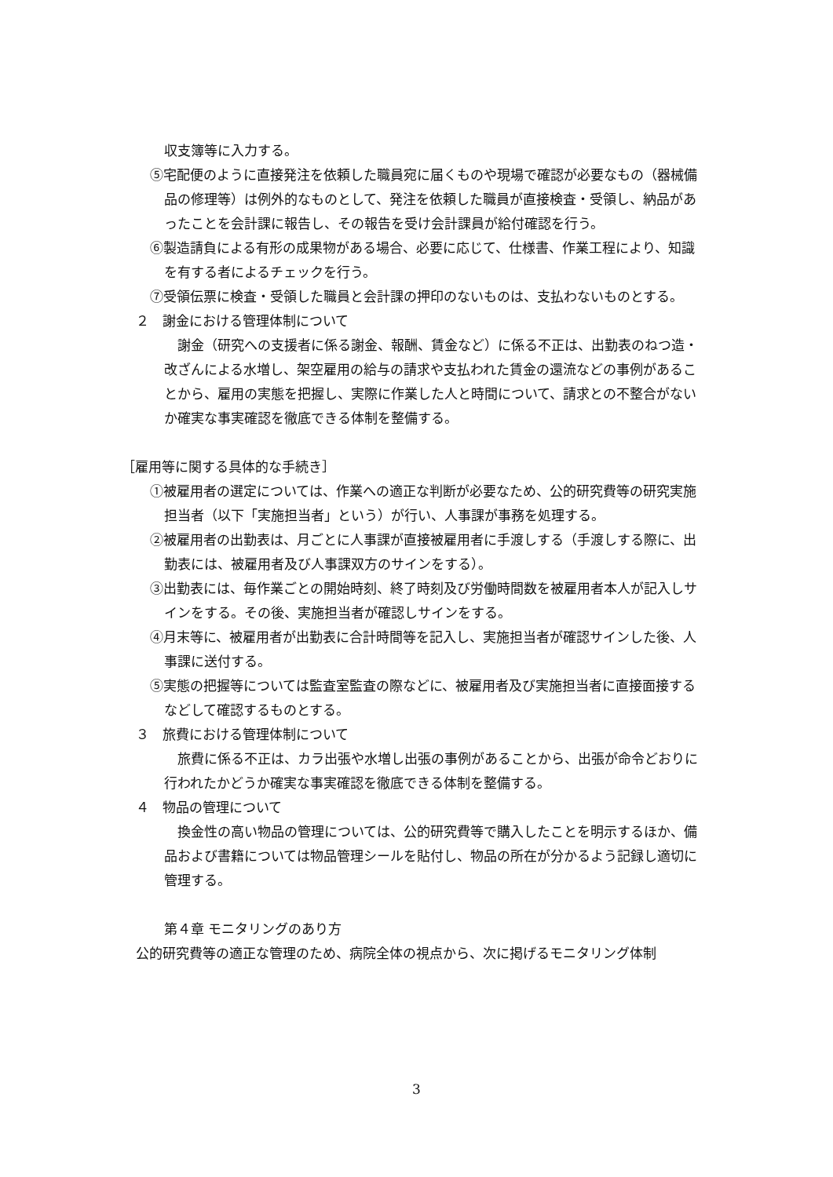収支簿等に入力する。
⑤宅配便のように直接発注を依頼した職員宛に届くものや現場で確認が必要なもの（器械備品の修理等）は例外的なものとして、発注を依頼した職員が直接検査・受領し、納品があったことを会計課に報告し、その報告を受け会計課員が給付確認を行う。
⑥製造請負による有形の成果物がある場合、必要に応じて、仕様書、作業工程により、知識を有する者によるチェックを行う。
⑦受領伝票に検査・受領した職員と会計課の押印のないものは、支払わないものとする。
２　謝金における管理体制について
　謝金（研究への支援者に係る謝金、報酬、賃金など）に係る不正は、出勤表のねつ造・改ざんによる水増し、架空雇用の給与の請求や支払われた賃金の還流などの事例があることから、雇用の実態を把握し、実際に作業した人と時間について、請求との不整合がないか確実な事実確認を徹底できる体制を整備する。
［雇用等に関する具体的な手続き］
①被雇用者の選定については、作業への適正な判断が必要なため、公的研究費等の研究実施担当者（以下「実施担当者」という）が行い、人事課が事務を処理する。
②被雇用者の出勤表は、月ごとに人事課が直接被雇用者に手渡しする（手渡しする際に、出勤表には、被雇用者及び人事課双方のサインをする）。
③出勤表には、毎作業ごとの開始時刻、終了時刻及び労働時間数を被雇用者本人が記入しサインをする。その後、実施担当者が確認しサインをする。
④月末等に、被雇用者が出勤表に合計時間等を記入し、実施担当者が確認サインした後、人事課に送付する。
⑤実態の把握等については監査室監査の際などに、被雇用者及び実施担当者に直接面接するなどして確認するものとする。
３　旅費における管理体制について
　旅費に係る不正は、カラ出張や水増し出張の事例があることから、出張が命令どおりに行われたかどうか確実な事実確認を徹底できる体制を整備する。
４　物品の管理について
　換金性の高い物品の管理については、公的研究費等で購入したことを明示するほか、備品および書籍については物品管理シールを貼付し、物品の所在が分かるよう記録し適切に管理する。
第４章 モニタリングのあり方
公的研究費等の適正な管理のため、病院全体の視点から、次に掲げるモニタリング体制
3